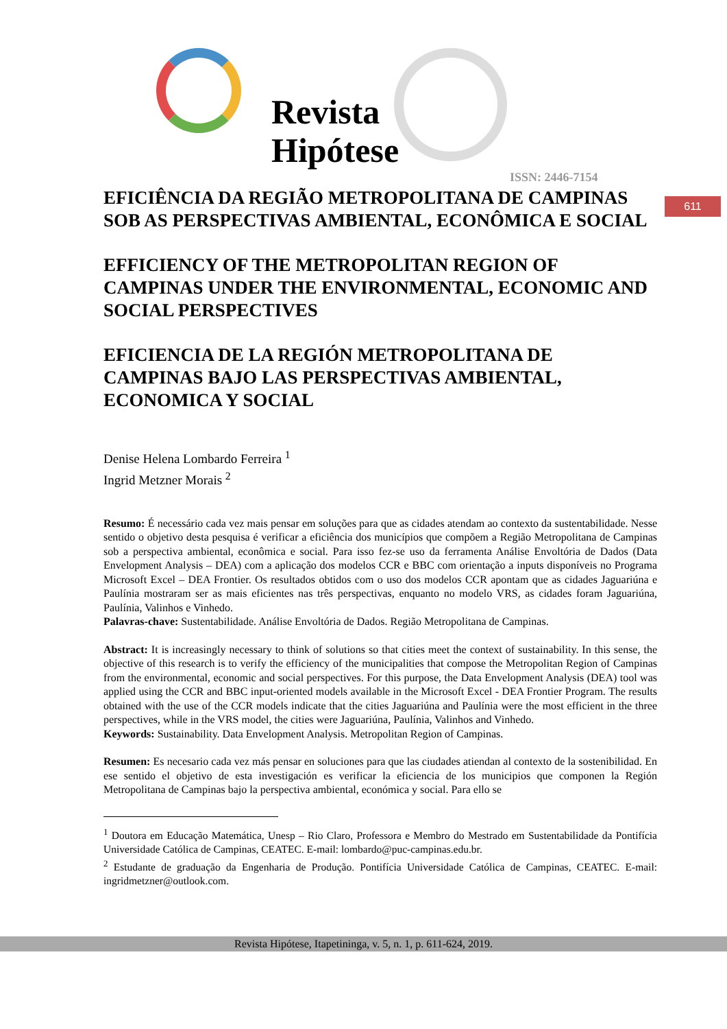Revista
Hipótese
ISSN: 2446-7154
611
EFICIÊNCIA DA REGIÃO METROPOLITANA DE CAMPINAS SOB AS PERSPECTIVAS AMBIENTAL, ECONÔMICA E SOCIAL
EFFICIENCY OF THE METROPOLITAN REGION OF CAMPINAS UNDER THE ENVIRONMENTAL, ECONOMIC AND SOCIAL PERSPECTIVES
EFICIENCIA DE LA REGIÓN METROPOLITANA DE CAMPINAS BAJO LAS PERSPECTIVAS AMBIENTAL, ECONOMICA Y SOCIAL
Denise Helena Lombardo Ferreira <sup>1</sup>
Ingrid Metzner Morais <sup>2</sup>
Resumo: É necessário cada vez mais pensar em soluções para que as cidades atendam ao contexto da sustentabilidade. Nesse sentido o objetivo desta pesquisa é verificar a eficiência dos municípios que compõem a Região Metropolitana de Campinas sob a perspectiva ambiental, econômica e social. Para isso fez-se uso da ferramenta Análise Envoltória de Dados (Data Envelopment Analysis – DEA) com a aplicação dos modelos CCR e BBC com orientação a inputs disponíveis no Programa Microsoft Excel – DEA Frontier. Os resultados obtidos com o uso dos modelos CCR apontam que as cidades Jaguariúna e Paulínia mostraram ser as mais eficientes nas três perspectivas, enquanto no modelo VRS, as cidades foram Jaguariúna, Paulínia, Valinhos e Vinhedo.
Palavras-chave: Sustentabilidade. Análise Envoltória de Dados. Região Metropolitana de Campinas.
Abstract: It is increasingly necessary to think of solutions so that cities meet the context of sustainability. In this sense, the objective of this research is to verify the efficiency of the municipalities that compose the Metropolitan Region of Campinas from the environmental, economic and social perspectives. For this purpose, the Data Envelopment Analysis (DEA) tool was applied using the CCR and BBC input-oriented models available in the Microsoft Excel - DEA Frontier Program. The results obtained with the use of the CCR models indicate that the cities Jaguariúna and Paulínia were the most efficient in the three perspectives, while in the VRS model, the cities were Jaguariúna, Paulínia, Valinhos and Vinhedo.
Keywords: Sustainability. Data Envelopment Analysis. Metropolitan Region of Campinas.
Resumen: Es necesario cada vez más pensar en soluciones para que las ciudades atiendan al contexto de la sostenibilidad. En ese sentido el objetivo de esta investigación es verificar la eficiencia de los municipios que componen la Región Metropolitana de Campinas bajo la perspectiva ambiental, económica y social. Para ello se
<sup>1</sup> Doutora em Educação Matemática, Unesp – Rio Claro, Professora e Membro do Mestrado em Sustentabilidade da Pontifícia Universidade Católica de Campinas, CEATEC. E-mail: lombardo@puc-campinas.edu.br.
<sup>2</sup> Estudante de graduação da Engenharia de Produção. Pontifícia Universidade Católica de Campinas, CEATEC. E-mail: ingridmetzner@outlook.com.
Revista Hipótese, Itapetininga, v. 5, n. 1, p. 611-624, 2019.